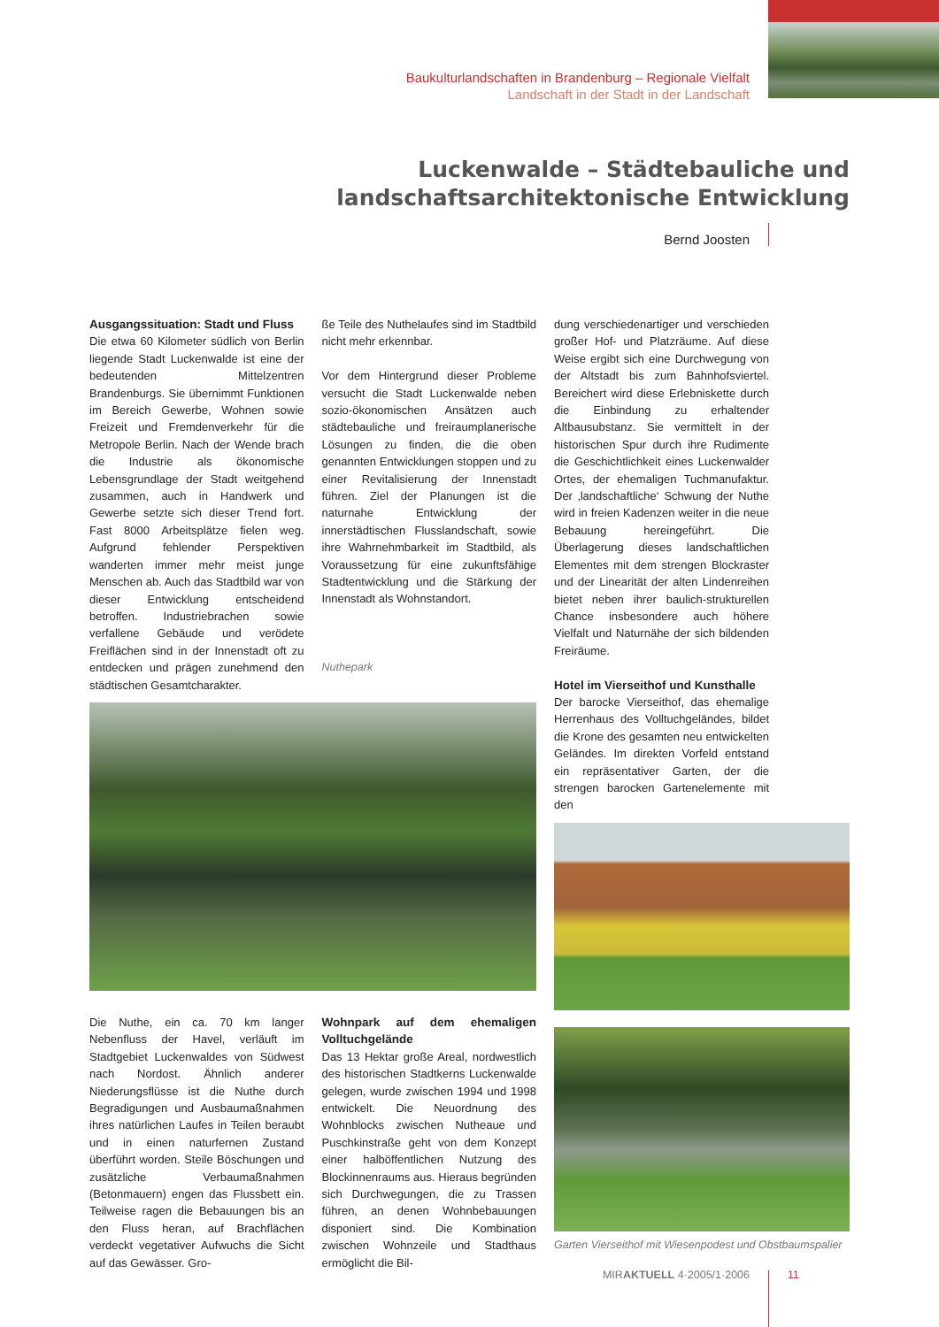Baukulturlandschaften in Brandenburg – Regionale Vielfalt
Landschaft in der Stadt in der Landschaft
Luckenwalde – Städtebauliche und landschaftsarchitektonische Entwicklung
Bernd Joosten
Ausgangssituation: Stadt und Fluss
Die etwa 60 Kilometer südlich von Berlin liegende Stadt Luckenwalde ist eine der bedeutenden Mittelzentren Brandenburgs. Sie übernimmt Funktionen im Bereich Gewerbe, Wohnen sowie Freizeit und Fremdenverkehr für die Metropole Berlin. Nach der Wende brach die Industrie als ökonomische Lebensgrundlage der Stadt weitgehend zusammen, auch in Handwerk und Gewerbe setzte sich dieser Trend fort. Fast 8000 Arbeitsplätze fielen weg. Aufgrund fehlender Perspektiven wanderten immer mehr meist junge Menschen ab. Auch das Stadtbild war von dieser Entwicklung entscheidend betroffen. Industriebrachen sowie verfallene Gebäude und verödete Freiflächen sind in der Innenstadt oft zu entdecken und prägen zunehmend den städtischen Gesamtcharakter.
ße Teile des Nuthelaufes sind im Stadtbild nicht mehr erkennbar.
Vor dem Hintergrund dieser Probleme versucht die Stadt Luckenwalde neben sozio-ökonomischen Ansätzen auch städtebauliche und freiraumplanerische Lösungen zu finden, die die oben genannten Entwicklungen stoppen und zu einer Revitalisierung der Innenstadt führen. Ziel der Planungen ist die naturnahe Entwicklung der innerstädtischen Flusslandschaft, sowie ihre Wahrnehmbarkeit im Stadtbild, als Voraussetzung für eine zukunftsfähige Stadtentwicklung und die Stärkung der Innenstadt als Wohnstandort.
Nuthepark
Die Nuthe, ein ca. 70 km langer Nebenfluss der Havel, verläuft im Stadtgebiet Luckenwaldes von Südwest nach Nordost. Ähnlich anderer Niederungsflüsse ist die Nuthe durch Begradigungen und Ausbaumaßnahmen ihres natürlichen Laufes in Teilen beraubt und in einen naturfernen Zustand überführt worden. Steile Böschungen und zusätzliche Verbaumaßnahmen (Betonmauern) engen das Flussbett ein. Teilweise ragen die Bebauungen bis an den Fluss heran, auf Brachflächen verdeckt vegetativer Aufwuchs die Sicht auf das Gewässer. Gro-
Wohnpark auf dem ehemaligen Volltuchgelände
Das 13 Hektar große Areal, nordwestlich des historischen Stadtkerns Luckenwalde gelegen, wurde zwischen 1994 und 1998 entwickelt. Die Neuordnung des Wohnblocks zwischen Nutheaue und Puschkinstraße geht von dem Konzept einer halböffentlichen Nutzung des Blockinnenraums aus. Hieraus begründen sich Durchwegungen, die zu Trassen führen, an denen Wohnbebauungen disponiert sind. Die Kombination zwischen Wohnzeile und Stadthaus ermöglicht die Bil-
dung verschiedenartiger und verschieden großer Hof- und Platzräume. Auf diese Weise ergibt sich eine Durchwegung von der Altstadt bis zum Bahnhofsviertel. Bereichert wird diese Erlebniskette durch die Einbindung zu erhaltender Altbausubstanz. Sie vermittelt in der historischen Spur durch ihre Rudimente die Geschichtlichkeit eines Luckenwalder Ortes, der ehemaligen Tuchmanufaktur. Der ‚landschaftliche‘ Schwung der Nuthe wird in freien Kadenzen weiter in die neue Bebauung hereingeführt. Die Überlagerung dieses landschaftlichen Elementes mit dem strengen Blockraster und der Linearität der alten Lindenreihen bietet neben ihrer baulich-strukturellen Chance insbesondere auch höhere Vielfalt und Naturnähe der sich bildenden Freiräume.
Hotel im Vierseithof und Kunsthalle
Der barocke Vierseithof, das ehemalige Herrenhaus des Volltuchgeländes, bildet die Krone des gesamten neu entwickelten Geländes. Im direkten Vorfeld entstand ein repräsentativer Garten, der die strengen barocken Gartenelemente mit den
Garten Vierseithof mit Wiesenpodest und Obstbaumspalier
MIRAKTUELL 4·2005/1·2006 11